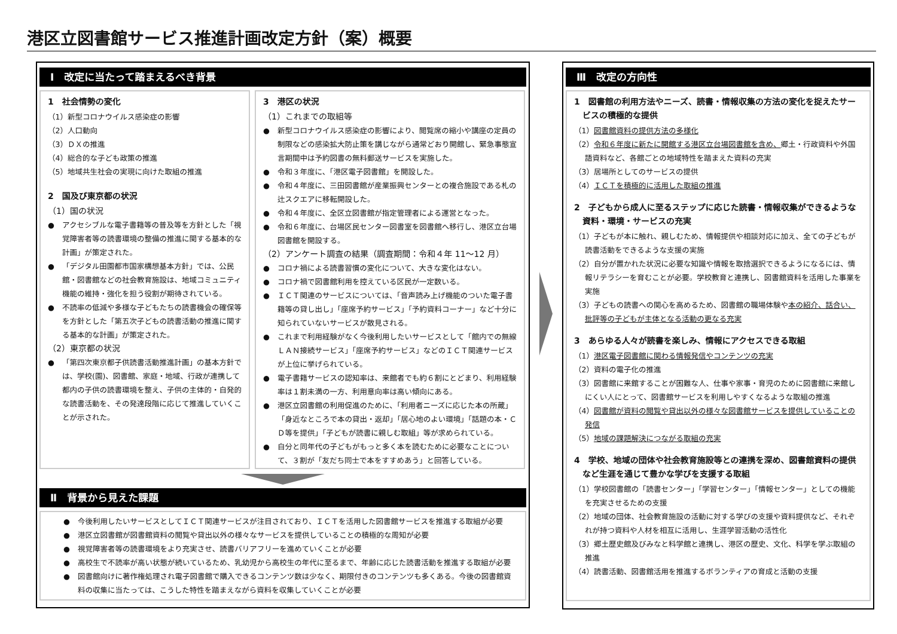港区立図書館サービス推進計画改定方針（案）概要
Ⅰ　改定に当たって踏まえるべき背景
1　社会情勢の変化
（1）新型コロナウイルス感染症の影響
（2）人口動向
（3）ＤＸの推進
（4）総合的な子ども政策の推進
（5）地域共生社会の実現に向けた取組の推進
2　国及び東京都の状況
（1）国の状況
アクセシブルな電子書籍等の普及等を方針とした「視覚障害者等の読書環境の整備の推進に関する基本的な計画」が策定された。
「デジタル田園都市国家構想基本方針」では、公民館・図書館などの社会教育施設は、地域コミュニティ機能の維持・強化を担う役割が期待されている。
不読率の低減や多様な子どもたちの読書機会の確保等を方針とした「第五次子どもの読書活動の推進に関する基本的な計画」が策定された。
（2）東京都の状況
「第四次東京都子供読書活動推進計画」の基本方針では、学校(園)、図書館、家庭・地域、行政が連携して都内の子供の読書環境を整え、子供の主体的・自発的な読書活動を、その発達段階に応じて推進していくことが示された。
3　港区の状況
（1）これまでの取組等
新型コロナウイルス感染症の影響により、閲覧席の縮小や講座の定員の制限などの感染拡大防止策を講じながら通常どおり開館し、緊急事態宣言期間中は予約図書の無料郵送サービスを実施した。
令和３年度に、「港区電子図書館」を開設した。
令和４年度に、三田図書館が産業振興センターとの複合施設である札の辻スクエアに移転開設した。
令和４年度に、全区立図書館が指定管理者による運営となった。
令和６年度に、台場区民センター図書室を図書館へ移行し、港区立台場図書館を開設する。
（2）アンケート調査の結果（調査期間：令和４年 11～12 月）
コロナ禍による読書習慣の変化について、大きな変化はない。
コロナ禍で図書館利用を控えている区民が一定数いる。
ＩＣＴ関連のサービスについては、「音声読み上げ機能のついた電子書籍等の貸し出し」「座席予約サービス」「予約資料コーナー」など十分に知られていないサービスが散見される。
これまで利用経験がなく今後利用したいサービスとして「館内での無線ＬＡＮ接続サービス」「座席予約サービス」などのＩＣＴ関連サービスが上位に挙げられている。
電子書籍サービスの認知率は、来館者でも約６割にとどまり、利用経験率は１割未満の一方、利用意向率は高い傾向にある。
港区立図書館の利用促進のために、「利用者ニーズに応じた本の所蔵」「身近なところで本の貸出・返却」「居心地のよい環境」「話題の本・ＣＤ等を提供」「子どもが読書に親しむ取組」等が求められている。
自分と同年代の子どもがもっと多く本を読むために必要なことについて、３割が「友だち同士で本をすすめあう」と回答している。
Ⅱ　背景から見えた課題
今後利用したいサービスとしてＩＣＴ関連サービスが注目されており、ＩＣＴを活用した図書館サービスを推進する取組が必要
港区立図書館が図書館資料の閲覧や貸出以外の様々なサービスを提供していることの積極的な周知が必要
視覚障害者等の読書環境をより充実させ、読書バリアフリーを進めていくことが必要
高校生で不読率が高い状態が続いているため、乳幼児から高校生の年代に至るまで、年齢に応じた読書活動を推進する取組が必要
図書館向けに著作権処理され電子図書館で購入できるコンテンツ数は少なく、期限付きのコンテンツも多くある。今後の図書館資料の収集に当たっては、こうした特性を踏まえながら資料を収集していくことが必要
Ⅲ　改定の方向性
1　図書館の利用方法やニーズ、読書・情報収集の方法の変化を捉えたサービスの積極的な提供
（1）図書館資料の提供方法の多様化
（2）令和６年度に新たに開館する港区立台場図書館を含め、郷土・行政資料や外国語資料など、各館ごとの地域特性を踏まえた資料の充実
（3）居場所としてのサービスの提供
（4）ＩＣＴを積極的に活用した取組の推進
2　子どもから成人に至るステップに応じた読書・情報収集ができるような資料・環境・サービスの充実
（1）子どもが本に触れ、親しむため、情報提供や相談対応に加え、全ての子どもが読書活動をできるような支援の実施
（2）自分が置かれた状況に必要な知識や情報を取捨選択できるようになるには、情報リテラシーを育むことが必要。学校教育と連携し、図書館資料を活用した事業を実施
（3）子どもの読書への関心を高めるため、図書館の職場体験や本の紹介、話合い、批評等の子どもが主体となる活動の更なる充実
3　あらゆる人々が読書を楽しみ、情報にアクセスできる取組
（1）港区電子図書館に関わる情報発信やコンテンツの充実
（2）資料の電子化の推進
（3）図書館に来館することが困難な人、仕事や家事・育児のために図書館に来館しにくい人にとって、図書館サービスを利用しやすくなるような取組の推進
（4）図書館が資料の閲覧や貸出以外の様々な図書館サービスを提供していることの発信
（5）地域の課題解決につながる取組の充実
4　学校、地域の団体や社会教育施設等との連携を深め、図書館資料の提供など生涯を通じて豊かな学びを支援する取組
（1）学校図書館の「読書センター」「学習センター」「情報センター」としての機能を充実させるための支援
（2）地域の団体、社会教育施設の活動に対する学びの支援や資料提供など、それぞれが持つ資料や人材を相互に活用し、生涯学習活動の活性化
（3）郷土歴史館及びみなと科学館と連携し、港区の歴史、文化、科学を学ぶ取組の推進
（4）読書活動、図書館活用を推進するボランティアの育成と活動の支援